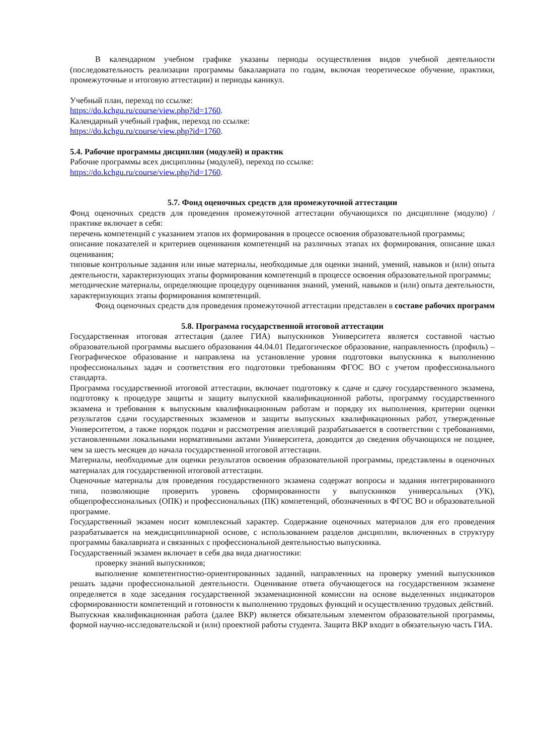В календарном учебном графике указаны периоды осуществления видов учебной деятельности (последовательность реализации программы бакалавриата по годам, включая теоретическое обучение, практики, промежуточные и итоговую аттестации) и периоды каникул.
Учебный план, переход по ссылке:
https://do.kchgu.ru/course/view.php?id=1760.
Календарный учебный график, переход по ссылке:
https://do.kchgu.ru/course/view.php?id=1760.
5.4. Рабочие программы дисциплин (модулей) и практик
Рабочие программы всех дисциплины (модулей), переход по ссылке:
https://do.kchgu.ru/course/view.php?id=1760.
5.7. Фонд оценочных средств для промежуточной аттестации
Фонд оценочных средств для проведения промежуточной аттестации обучающихся по дисциплине (модулю) / практике включает в себя:
перечень компетенций с указанием этапов их формирования в процессе освоения образовательной программы;
описание показателей и критериев оценивания компетенций на различных этапах их формирования, описание шкал оценивания;
типовые контрольные задания или иные материалы, необходимые для оценки знаний, умений, навыков и (или) опыта деятельности, характеризующих этапы формирования компетенций в процессе освоения образовательной программы;
методические материалы, определяющие процедуру оценивания знаний, умений, навыков и (или) опыта деятельности, характеризующих этапы формирования компетенций.
Фонд оценочных средств для проведения промежуточной аттестации представлен в составе рабочих программ
5.8. Программа государственной итоговой аттестации
Государственная итоговая аттестация (далее ГИА) выпускников Университета является составной частью образовательной программы высшего образования 44.04.01 Педагогическое образование, направленность (профиль) – Географическое образование и направлена на установление уровня подготовки выпускника к выполнению профессиональных задач и соответствия его подготовки требованиям ФГОС ВО с учетом профессионального стандарта.
Программа государственной итоговой аттестации, включает подготовку к сдаче и сдачу государственного экзамена, подготовку к процедуре защиты и защиту выпускной квалификационной работы, программу государственного экзамена и требования к выпускным квалификационным работам и порядку их выполнения, критерии оценки результатов сдачи государственных экзаменов и защиты выпускных квалификационных работ, утвержденные Университетом, а также порядок подачи и рассмотрения апелляций разрабатывается в соответствии с требованиями, установленными локальными нормативными актами Университета, доводится до сведения обучающихся не позднее, чем за шесть месяцев до начала государственной итоговой аттестации.
Материалы, необходимые для оценки результатов освоения образовательной программы, представлены в оценочных материалах для государственной итоговой аттестации.
Оценочные материалы для проведения государственного экзамена содержат вопросы и задания интегрированного типа, позволяющие проверить уровень сформированности у выпускников универсальных (УК), общепрофессиональных (ОПК) и профессиональных (ПК) компетенций, обозначенных в ФГОС ВО и образовательной программе.
Государственный экзамен носит комплексный характер. Содержание оценочных материалов для его проведения разрабатывается на междисциплинарной основе, с использованием разделов дисциплин, включенных в структуру программы бакалавриата и связанных с профессиональной деятельностью выпускника.
Государственный экзамен включает в себя два вида диагностики:
проверку знаний выпускников;
выполнение компетентностно-ориентированных заданий, направленных на проверку умений выпускников решать задачи профессиональной деятельности. Оценивание ответа обучающегося на государственном экзамене определяется в ходе заседания государственной экзаменационной комиссии на основе выделенных индикаторов сформированности компетенций и готовности к выполнению трудовых функций и осуществлению трудовых действий.
Выпускная квалификационная работа (далее ВКР) является обязательным элементом образовательной программы, формой научно-исследовательской и (или) проектной работы студента. Защита ВКР входит в обязательную часть ГИА.